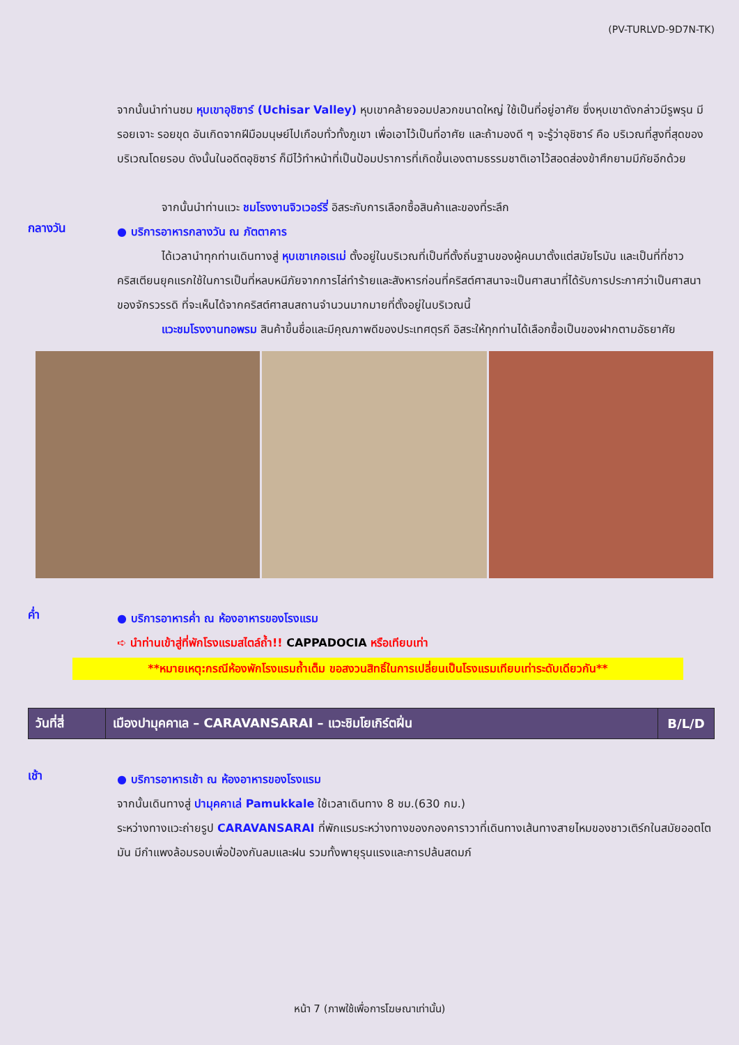(PV-TURLVD-9D7N-TK)
จากนั้นนำท่านชม หุบเขาอุชิซาร์ (Uchisar Valley) หุบเขาคล้ายจอมปลวกขนาดใหญ่ ใช้เป็นที่อยู่อาศัย ซึ่งหุบเขาดังกล่าวมีรูพรุน มีรอยเจาะ รอยขุด อันเกิดจากฝีมือมนุษย์ไปเกือบทั่วทั้งภูเขา เพื่อเอาไว้เป็นที่อาศัย และถ้ามองดี ๆ จะรู้ว่าอุชิซาร์ คือ บริเวณที่สูงที่สุดของบริเวณโดยรอบ ดังนั้นในอดีตอุชิซาร์ ก็มีไว้ทำหน้าที่เป็นป้อมปราการที่เกิดขึ้นเองตามธรรมชาติเอาไว้สอดส่องข้าศึกยามมีภัยอีกด้วย
จากนั้นนำท่านแวะ ชมโรงงานจิวเวอร์รี่ อิสระกับการเลือกซื้อสินค้าและของที่ระลึก
กลางวัน
● บริการอาหารกลางวัน ณ ภัตตาคาร
ได้เวลานำทุกท่านเดินทางสู่ หุบเขาเกอเรเม่ ตั้งอยู่ในบริเวณที่เป็นที่ตั้งถิ่นฐานของผู้คนมาตั้งแต่สมัยโรมัน และเป็นที่ที่ชาวคริสเตียนยุคแรกใช้ในการเป็นที่หลบหนีภัยจากการไล่ทำร้ายและสังหารก่อนที่คริสต์ศาสนาจะเป็นศาสนาที่ได้รับการประกาศว่าเป็นศาสนาของจักรวรรดิ ที่จะเห็นได้จากคริสต์ศาสนสถานจำนวนมากมายที่ตั้งอยู่ในบริเวณนี้
แวะชมโรงงานทอพรม สินค้าขึ้นชื่อและมีคุณภาพดีของประเทศตุรกี อิสระให้ทุกท่านได้เลือกซื้อเป็นของฝากตามอัธยาศัย
ค่ำ
● บริการอาหารค่ำ ณ ห้องอาหารของโรงแรม
➪ นำท่านเข้าสู่ที่พักโรงแรมสไตล์ถ้ำ!! CAPPADOCIA หรือเทียบเท่า
**หมายเหตุ:กรณีห้องพักโรงแรมถ้ำเต็ม ขอสงวนสิทธิ์ในการเปลี่ยนเป็นโรงแรมเทียบเท่าระดับเดียวกัน**
| วันที่สี่ | เมืองปามุคคาเล – CARAVANSARAI – แวะชิมโยเกิร์ตฝิ่น | B/L/D |
เช้า
● บริการอาหารเช้า ณ ห้องอาหารของโรงแรม
จากนั้นเดินทางสู่ ปามุคคาเล่ Pamukkale ใช้เวลาเดินทาง 8 ชม.(630 กม.)
ระหว่างทางแวะถ่ายรูป CARAVANSARAI ที่พักแรมระหว่างทางของกองคาราวาที่เดินทางเส้นทางสายไหมของชาวเติร์กในสมัยออตโตมัน มีกำแพงล้อมรอบเพื่อป้องกันลมและฝน รวมทั้งพายุรุนแรงและการปล้นสดมภ์
หน้า 7 (ภาพใช้เพื่อการโฆษณาเท่านั้น)